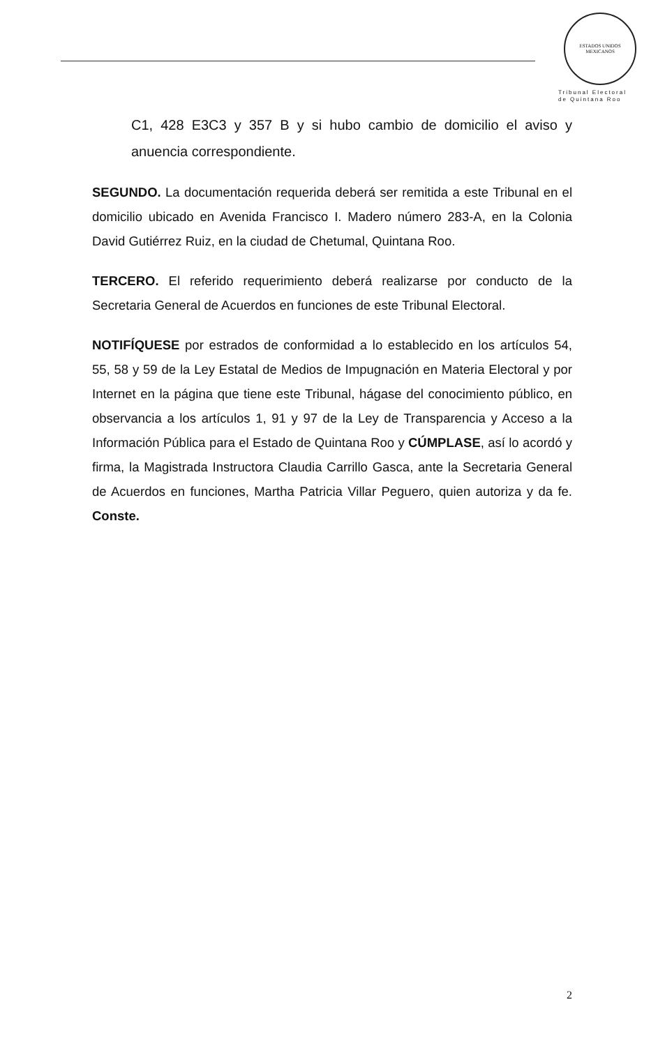ESTADOS UNIDOS MEXICANOS
Tribunal Electoral
de Quintana Roo
C1, 428 E3C3 y 357 B y si hubo cambio de domicilio el aviso y anuencia correspondiente.
SEGUNDO. La documentación requerida deberá ser remitida a este Tribunal en el domicilio ubicado en Avenida Francisco I. Madero número 283-A, en la Colonia David Gutiérrez Ruiz, en la ciudad de Chetumal, Quintana Roo.
TERCERO. El referido requerimiento deberá realizarse por conducto de la Secretaria General de Acuerdos en funciones de este Tribunal Electoral.
NOTIFÍQUESE por estrados de conformidad a lo establecido en los artículos 54, 55, 58 y 59 de la Ley Estatal de Medios de Impugnación en Materia Electoral y por Internet en la página que tiene este Tribunal, hágase del conocimiento público, en observancia a los artículos 1, 91 y 97 de la Ley de Transparencia y Acceso a la Información Pública para el Estado de Quintana Roo y CÚMPLASE, así lo acordó y firma, la Magistrada Instructora Claudia Carrillo Gasca, ante la Secretaria General de Acuerdos en funciones, Martha Patricia Villar Peguero, quien autoriza y da fe. Conste.
2